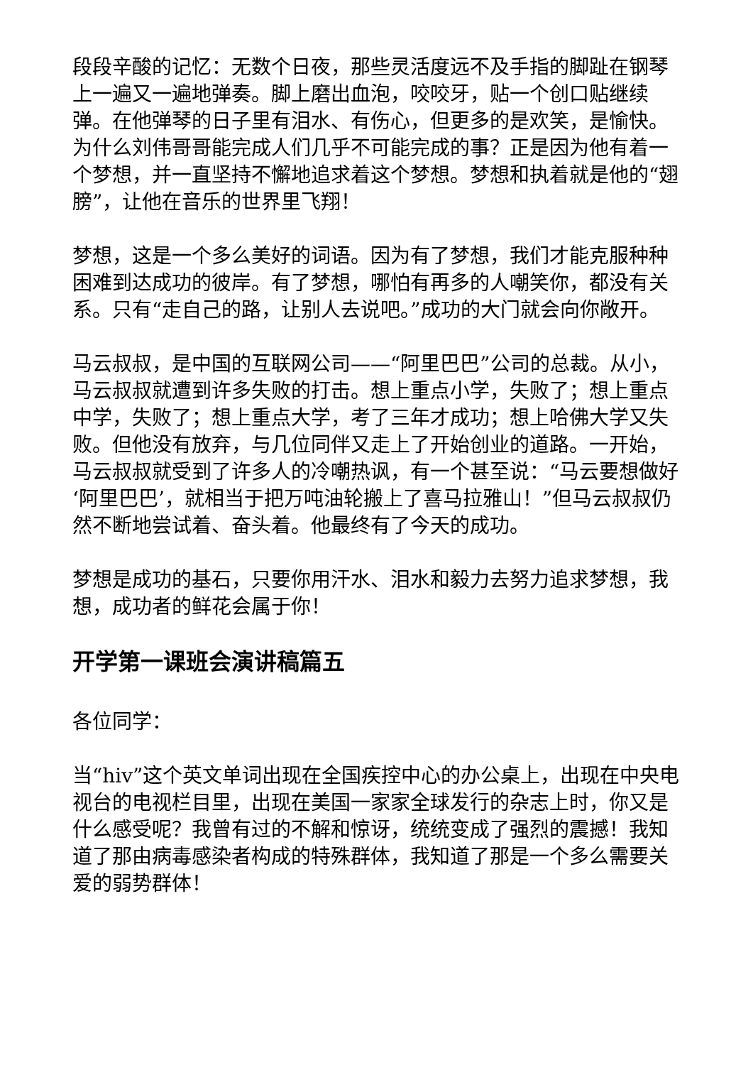段段辛酸的记忆：无数个日夜，那些灵活度远不及手指的脚趾在钢琴上一遍又一遍地弹奏。脚上磨出血泡，咬咬牙，贴一个创口贴继续弹。在他弹琴的日子里有泪水、有伤心，但更多的是欢笑，是愉快。为什么刘伟哥哥能完成人们几乎不可能完成的事？正是因为他有着一个梦想，并一直坚持不懈地追求着这个梦想。梦想和执着就是他的“翅膀”，让他在音乐的世界里飞翔！
梦想，这是一个多么美好的词语。因为有了梦想，我们才能克服种种困难到达成功的彼岸。有了梦想，哪怕有再多的人嘲笑你，都没有关系。只有“走自己的路，让别人去说吧。”成功的大门就会向你敞开。
马云叔叔，是中国的互联网公司——“阿里巴巴”公司的总裁。从小，马云叔叔就遭到许多失败的打击。想上重点小学，失败了；想上重点中学，失败了；想上重点大学，考了三年才成功；想上哈佛大学又失败。但他没有放弃，与几位同伴又走上了开始创业的道路。一开始，马云叔叔就受到了许多人的冷嘲热讽，有一个甚至说：“马云要想做好‘阿里巴巴’，就相当于把万吨油轮搬上了喜马拉雅山！”但马云叔叔仍然不断地尝试着、奋头着。他最终有了今天的成功。
梦想是成功的基石，只要你用汗水、泪水和毅力去努力追求梦想，我想，成功者的鲜花会属于你！
开学第一课班会演讲稿篇五
各位同学：
当“hiv”这个英文单词出现在全国疾控中心的办公桌上，出现在中央电视台的电视栏目里，出现在美国一家家全球发行的杂志上时，你又是什么感受呢？我曾有过的不解和惊讶，统统变成了强烈的震撼！我知道了那由病毒感染者构成的特殊群体，我知道了那是一个多么需要关爱的弱势群体！